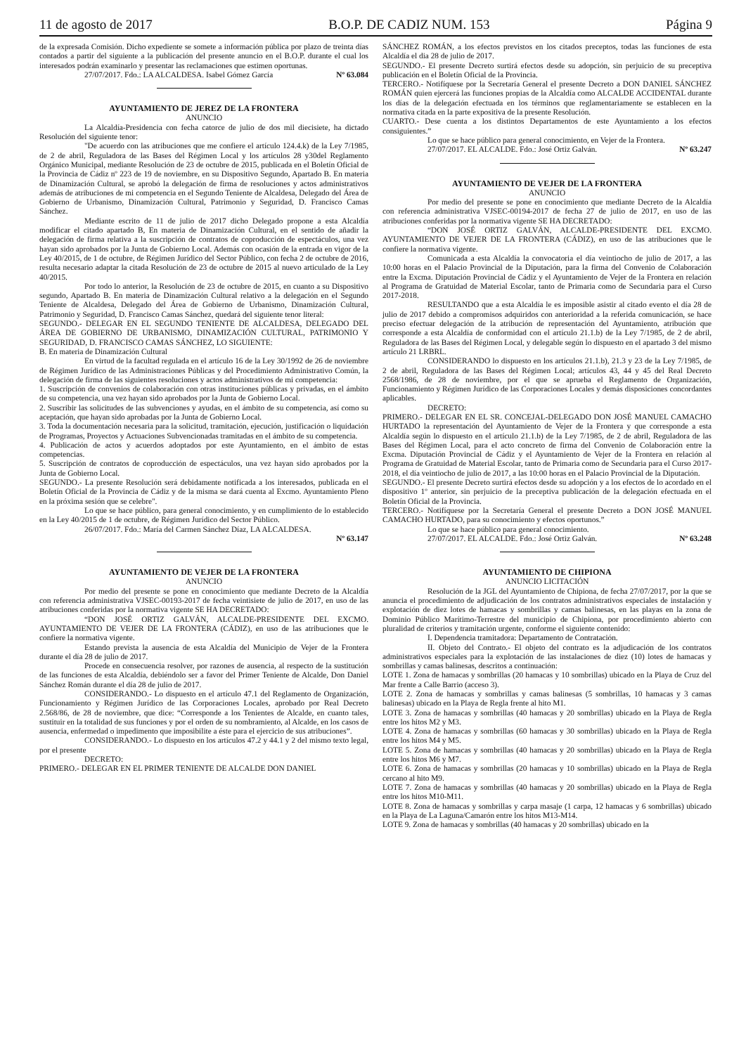11 de agosto de 2017 B.O.P. DE CADIZ NUM. 153 Página 9
de la expresada Comisión. Dicho expediente se somete a información pública por plazo de treinta días contados a partir del siguiente a la publicación del presente anuncio en el B.O.P. durante el cual los interesados podrán examinarlo y presentar las reclamaciones que estimen oportunas.
27/07/2017. Fdo.: LA ALCALDESA. Isabel Gómez García Nº 63.084
AYUNTAMIENTO DE JEREZ DE LA FRONTERA
ANUNCIO
La Alcaldía-Presidencia con fecha catorce de julio de dos mil diecisiete, ha dictado Resolución del siguiente tenor:
"De acuerdo con las atribuciones que me confiere el artículo 124.4.k) de la Ley 7/1985, de 2 de abril, Reguladora de las Bases del Régimen Local y los artículos 28 y30del Reglamento Orgánico Municipal, mediante Resolución de 23 de octubre de 2015, publicada en el Boletín Oficial de la Provincia de Cádiz nº 223 de 19 de noviembre, en su Dispositivo Segundo, Apartado B. En materia de Dinamización Cultural, se aprobó la delegación de firma de resoluciones y actos administrativos además de atribuciones de mi competencia en el Segundo Teniente de Alcaldesa, Delegado del Área de Gobierno de Urbanismo, Dinamización Cultural, Patrimonio y Seguridad, D. Francisco Camas Sánchez.
Mediante escrito de 11 de julio de 2017 dicho Delegado propone a esta Alcaldía modificar el citado apartado B, En materia de Dinamización Cultural, en el sentido de añadir la delegación de firma relativa a la suscripción de contratos de coproducción de espectáculos, una vez hayan sido aprobados por la Junta de Gobierno Local. Además con ocasión de la entrada en vigor de la Ley 40/2015, de 1 de octubre, de Régimen Jurídico del Sector Público, con fecha 2 de octubre de 2016, resulta necesario adaptar la citada Resolución de 23 de octubre de 2015 al nuevo articulado de la Ley 40/2015.
Por todo lo anterior, la Resolución de 23 de octubre de 2015, en cuanto a su Dispositivo segundo, Apartado B. En materia de Dinamización Cultural relativo a la delegación en el Segundo Teniente de Alcaldesa, Delegado del Área de Gobierno de Urbanismo, Dinamización Cultural, Patrimonio y Seguridad, D. Francisco Camas Sánchez, quedará del siguiente tenor literal:
SEGUNDO.- DELEGAR EN EL SEGUNDO TENIENTE DE ALCALDESA, DELEGADO DEL ÁREA DE GOBIERNO DE URBANISMO, DINAMIZACIÓN CULTURAL, PATRIMONIO Y SEGURIDAD, D. FRANCISCO CAMAS SÁNCHEZ, LO SIGUIENTE:
B. En materia de Dinamización Cultural
En virtud de la facultad regulada en el artículo 16 de la Ley 30/1992 de 26 de noviembre de Régimen Jurídico de las Administraciones Públicas y del Procedimiento Administrativo Común, la delegación de firma de las siguientes resoluciones y actos administrativos de mi competencia:
1. Suscripción de convenios de colaboración con otras instituciones públicas y privadas, en el ámbito de su competencia, una vez hayan sido aprobados por la Junta de Gobierno Local.
2. Suscribir las solicitudes de las subvenciones y ayudas, en el ámbito de su competencia, así como su aceptación, que hayan sido aprobadas por la Junta de Gobierno Local.
3. Toda la documentación necesaria para la solicitud, tramitación, ejecución, justificación o liquidación de Programas, Proyectos y Actuaciones Subvencionadas tramitadas en el ámbito de su competencia.
4. Publicación de actos y acuerdos adoptados por este Ayuntamiento, en el ámbito de estas competencias.
5. Suscripción de contratos de coproducción de espectáculos, una vez hayan sido aprobados por la Junta de Gobierno Local.
SEGUNDO.- La presente Resolución será debidamente notificada a los interesados, publicada en el Boletín Oficial de la Provincia de Cádiz y de la misma se dará cuenta al Excmo. Ayuntamiento Pleno en la próxima sesión que se celebre".
Lo que se hace público, para general conocimiento, y en cumplimiento de lo establecido en la Ley 40/2015 de 1 de octubre, de Régimen Jurídico del Sector Público.
26/07/2017. Fdo.: María del Carmen Sánchez Díaz, LA ALCALDESA.
Nº 63.147
AYUNTAMIENTO DE VEJER DE LA FRONTERA
ANUNCIO
Por medio del presente se pone en conocimiento que mediante Decreto de la Alcaldía con referencia administrativa VJSEC-00193-2017 de fecha veintisiete de julio de 2017, en uso de las atribuciones conferidas por la normativa vigente SE HA DECRETADO:
“DON JOSÉ ORTIZ GALVÁN, ALCALDE-PRESIDENTE DEL EXCMO. AYUNTAMIENTO DE VEJER DE LA FRONTERA (CÁDIZ), en uso de las atribuciones que le confiere la normativa vigente.
Estando prevista la ausencia de esta Alcaldía del Municipio de Vejer de la Frontera durante el día 28 de julio de 2017.
Procede en consecuencia resolver, por razones de ausencia, al respecto de la sustitución de las funciones de esta Alcaldía, debiéndolo ser a favor del Primer Teniente de Alcalde, Don Daniel Sánchez Román durante el día 28 de julio de 2017.
CONSIDERANDO.- Lo dispuesto en el artículo 47.1 del Reglamento de Organización, Funcionamiento y Régimen Jurídico de las Corporaciones Locales, aprobado por Real Decreto 2.568/86, de 28 de noviembre, que dice: “Corresponde a los Tenientes de Alcalde, en cuanto tales, sustituir en la totalidad de sus funciones y por el orden de su nombramiento, al Alcalde, en los casos de ausencia, enfermedad o impedimento que imposibilite a éste para el ejercicio de sus atribuciones”.
CONSIDERANDO.- Lo dispuesto en los artículos 47.2 y 44.1 y 2 del mismo texto legal, por el presente
DECRETO:
PRIMERO.- DELEGAR EN EL PRIMER TENIENTE DE ALCALDE DON DANIEL
SÁNCHEZ ROMÁN, a los efectos previstos en los citados preceptos, todas las funciones de esta Alcaldía el dia 28 de julio de 2017.
SEGUNDO.- El presente Decreto surtirá efectos desde su adopción, sin perjuicio de su preceptiva publicación en el Boletín Oficial de la Provincia.
TERCERO.- Notifíquese por la Secretaría General el presente Decreto a DON DANIEL SÁNCHEZ ROMÁN quien ejercerá las funciones propias de la Alcaldía como ALCALDE ACCIDENTAL durante los días de la delegación efectuada en los términos que reglamentariamente se establecen en la normativa citada en la parte expositiva de la presente Resolución.
CUARTO.- Dese cuenta a los distintos Departamentos de este Ayuntamiento a los efectos consiguientes.”
Lo que se hace público para general conocimiento, en Vejer de la Frontera.
27/07/2017. EL ALCALDE. Fdo.: José Ortiz Galván. Nº 63.247
AYUNTAMIENTO DE VEJER DE LA FRONTERA
ANUNCIO
Por medio del presente se pone en conocimiento que mediante Decreto de la Alcaldía con referencia administrativa VJSEC-00194-2017 de fecha 27 de julio de 2017, en uso de las atribuciones conferidas por la normativa vigente SE HA DECRETADO:
“DON JOSÉ ORTIZ GALVÁN, ALCALDE-PRESIDENTE DEL EXCMO. AYUNTAMIENTO DE VEJER DE LA FRONTERA (CÁDIZ), en uso de las atribuciones que le confiere la normativa vigente.
Comunicada a esta Alcaldía la convocatoria el día veintiocho de julio de 2017, a las 10:00 horas en el Palacio Provincial de la Diputación, para la firma del Convenio de Colaboración entre la Excma. Diputación Provincial de Cádiz y el Ayuntamiento de Vejer de la Frontera en relación al Programa de Gratuidad de Material Escolar, tanto de Primaria como de Secundaria para el Curso 2017-2018.
RESULTANDO que a esta Alcaldía le es imposible asistir al citado evento el día 28 de julio de 2017 debido a compromisos adquiridos con anterioridad a la referida comunicación, se hace preciso efectuar delegación de la atribución de representación del Ayuntamiento, atribución que corresponde a esta Alcaldía de conformidad con el artículo 21.1.b) de la Ley 7/1985, de 2 de abril, Reguladora de las Bases del Régimen Local, y delegable según lo dispuesto en el apartado 3 del mismo artículo 21 LRBRL.
CONSIDERANDO lo dispuesto en los artículos 21.1.b), 21.3 y 23 de la Ley 7/1985, de 2 de abril, Reguladora de las Bases del Régimen Local; artículos 43, 44 y 45 del Real Decreto 2568/1986, de 28 de noviembre, por el que se aprueba el Reglamento de Organización, Funcionamiento y Régimen Jurídico de las Corporaciones Locales y demás disposiciones concordantes aplicables.
DECRETO:
PRIMERO.- DELEGAR EN EL SR. CONCEJAL-DELEGADO DON JOSÉ MANUEL CAMACHO HURTADO la representación del Ayuntamiento de Vejer de la Frontera y que corresponde a esta Alcaldía según lo dispuesto en el artículo 21.1.b) de la Ley 7/1985, de 2 de abril, Reguladora de las Bases del Régimen Local, para el acto concreto de firma del Convenio de Colaboración entre la Excma. Diputación Provincial de Cádiz y el Ayuntamiento de Vejer de la Frontera en relación al Programa de Gratuidad de Material Escolar, tanto de Primaria como de Secundaria para el Curso 2017-2018, el día veintiocho de julio de 2017, a las 10:00 horas en el Palacio Provincial de la Diputación.
SEGUNDO.- El presente Decreto surtirá efectos desde su adopción y a los efectos de lo acordado en el dispositivo 1º anterior, sin perjuicio de la preceptiva publicación de la delegación efectuada en el Boletín Oficial de la Provincia.
TERCERO.- Notifíquese por la Secretaría General el presente Decreto a DON JOSÉ MANUEL CAMACHO HURTADO, para su conocimiento y efectos oportunos.”
Lo que se hace público para general conocimiento.
27/07/2017. EL ALCALDE. Fdo.: José Ortiz Galván. Nº 63.248
AYUNTAMIENTO DE CHIPIONA
ANUNCIO LICITACIÓN
Resolución de la JGL del Ayuntamiento de Chipiona, de fecha 27/07/2017, por la que se anuncia el procedimiento de adjudicación de los contratos administrativos especiales de instalación y explotación de diez lotes de hamacas y sombrillas y camas balinesas, en las playas en la zona de Dominio Público Marítimo-Terrestre del municipio de Chipiona, por procedimiento abierto con pluralidad de criterios y tramitación urgente, conforme el siguiente contenido:
I. Dependencia tramitadora: Departamento de Contratación.
II. Objeto del Contrato.- El objeto del contrato es la adjudicación de los contratos administrativos especiales para la explotación de las instalaciones de diez (10) lotes de hamacas y sombrillas y camas balinesas, descritos a continuación:
LOTE 1. Zona de hamacas y sombrillas (20 hamacas y 10 sombrillas) ubicado en la Playa de Cruz del Mar frente a Calle Barrio (acceso 3).
LOTE 2. Zona de hamacas y sombrillas y camas balinesas (5 sombrillas, 10 hamacas y 3 camas balinesas) ubicado en la Playa de Regla frente al hito M1.
LOTE 3. Zona de hamacas y sombrillas (40 hamacas y 20 sombrillas) ubicado en la Playa de Regla entre los hitos M2 y M3.
LOTE 4. Zona de hamacas y sombrillas (60 hamacas y 30 sombrillas) ubicado en la Playa de Regla entre los hitos M4 y M5.
LOTE 5. Zona de hamacas y sombrillas (40 hamacas y 20 sombrillas) ubicado en la Playa de Regla entre los hitos M6 y M7.
LOTE 6. Zona de hamacas y sombrillas (20 hamacas y 10 sombrillas) ubicado en la Playa de Regla cercano al hito M9.
LOTE 7. Zona de hamacas y sombrillas (40 hamacas y 20 sombrillas) ubicado en la Playa de Regla entre los hitos M10-M11.
LOTE 8. Zona de hamacas y sombrillas y carpa masaje (1 carpa, 12 hamacas y 6 sombrillas) ubicado en la Playa de La Laguna/Camarón entre los hitos M13-M14.
LOTE 9. Zona de hamacas y sombrillas (40 hamacas y 20 sombrillas) ubicado en la